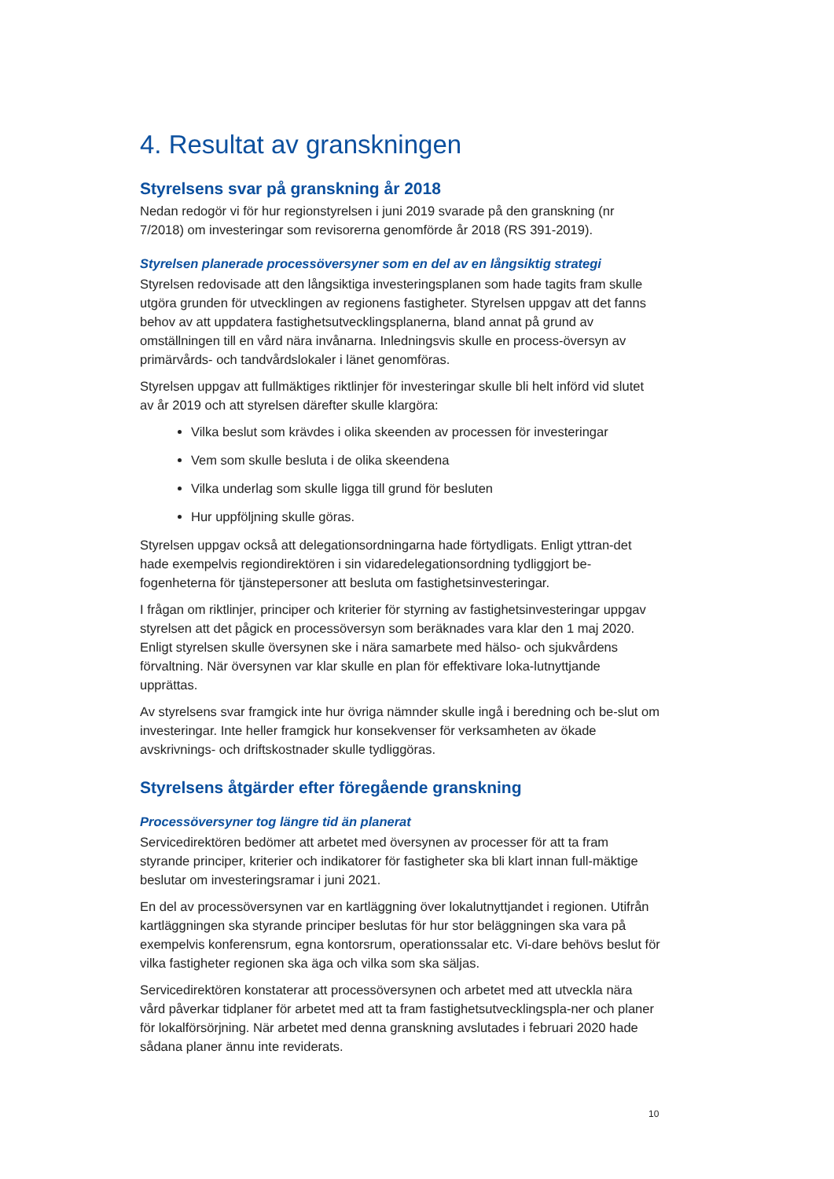4. Resultat av granskningen
Styrelsens svar på granskning år 2018
Nedan redogör vi för hur regionstyrelsen i juni 2019 svarade på den granskning (nr 7/2018) om investeringar som revisorerna genomförde år 2018 (RS 391-2019).
Styrelsen planerade processöversyner som en del av en långsiktig strategi
Styrelsen redovisade att den långsiktiga investeringsplanen som hade tagits fram skulle utgöra grunden för utvecklingen av regionens fastigheter. Styrelsen uppgav att det fanns behov av att uppdatera fastighetsutvecklingsplanerna, bland annat på grund av omställningen till en vård nära invånarna. Inledningsvis skulle en process-översyn av primärvårds- och tandvårdslokaler i länet genomföras.
Styrelsen uppgav att fullmäktiges riktlinjer för investeringar skulle bli helt införd vid slutet av år 2019 och att styrelsen därefter skulle klargöra:
Vilka beslut som krävdes i olika skeenden av processen för investeringar
Vem som skulle besluta i de olika skeendena
Vilka underlag som skulle ligga till grund för besluten
Hur uppföljning skulle göras.
Styrelsen uppgav också att delegationsordningarna hade förtydligats. Enligt yttran-det hade exempelvis regiondirektören i sin vidaredelegationsordning tydliggjort be-fogenheterna för tjänstepersoner att besluta om fastighetsinvesteringar.
I frågan om riktlinjer, principer och kriterier för styrning av fastighetsinvesteringar uppgav styrelsen att det pågick en processöversyn som beräknades vara klar den 1 maj 2020. Enligt styrelsen skulle översynen ske i nära samarbete med hälso- och sjukvårdens förvaltning. När översynen var klar skulle en plan för effektivare loka-lutnyttjande upprättas.
Av styrelsens svar framgick inte hur övriga nämnder skulle ingå i beredning och be-slut om investeringar. Inte heller framgick hur konsekvenser för verksamheten av ökade avskrivnings- och driftskostnader skulle tydliggöras.
Styrelsens åtgärder efter föregående granskning
Processöversyner tog längre tid än planerat
Servicedirektören bedömer att arbetet med översynen av processer för att ta fram styrande principer, kriterier och indikatorer för fastigheter ska bli klart innan full-mäktige beslutar om investeringsramar i juni 2021.
En del av processöversynen var en kartläggning över lokalutnyttjandet i regionen. Utifrån kartläggningen ska styrande principer beslutas för hur stor beläggningen ska vara på exempelvis konferensrum, egna kontorsrum, operationssalar etc. Vi-dare behövs beslut för vilka fastigheter regionen ska äga och vilka som ska säljas.
Servicedirektören konstaterar att processöversynen och arbetet med att utveckla nära vård påverkar tidplaner för arbetet med att ta fram fastighetsutvecklingspla-ner och planer för lokalförsörjning. När arbetet med denna granskning avslutades i februari 2020 hade sådana planer ännu inte reviderats.
10